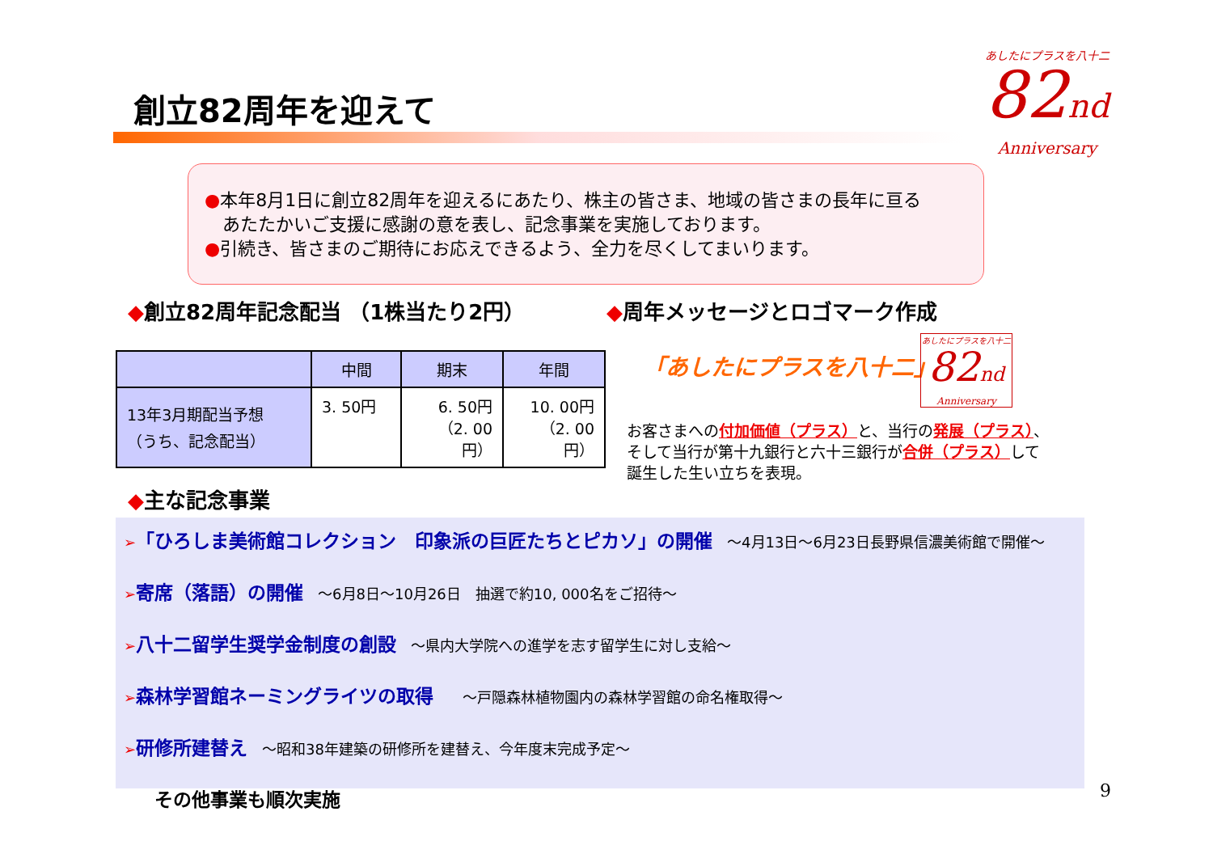創立82周年を迎えて
あしたにプラスを八十二
82nd
Anniversary
●本年8月1日に創立82周年を迎えるにあたり、株主の皆さま、地域の皆さまの長年に亘る
　あたたかいご支援に感謝の意を表し、記念事業を実施しております。
●引続き、皆さまのご期待にお応えできるよう、全力を尽くしてまいります。
◆創立82周年記念配当 （1株当たり2円）
◆周年メッセージとロゴマーク作成
| | 中間 | 期末 | 年間 |
| --- | --- | --- | --- |
| 13年3月期配当予想 （うち、記念配当） | 3. 50円 | 6. 50円 （2. 00円） | 10. 00円 （2. 00円） |
「あしたにプラスを八十二」
あしたにプラスを八十二
82nd
Anniversary
お客さまへの付加価値（プラス）と、当行の発展（プラス）、
そして当行が第十九銀行と六十三銀行が合併（プラス）して
誕生した生い立ちを表現。
◆主な記念事業
➢「ひろしま美術館コレクション　印象派の巨匠たちとピカソ」の開催　～4月13日～6月23日長野県信濃美術館で開催～
➢寄席（落語）の開催　～6月8日～10月26日　抽選で約10, 000名をご招待～
➢八十二留学生奨学金制度の創設　～県内大学院への進学を志す留学生に対し支給～
➢森林学習館ネーミングライツの取得　　～戸隠森林植物園内の森林学習館の命名権取得～
➢研修所建替え　～昭和38年建築の研修所を建替え、今年度末完成予定～
その他事業も順次実施
9